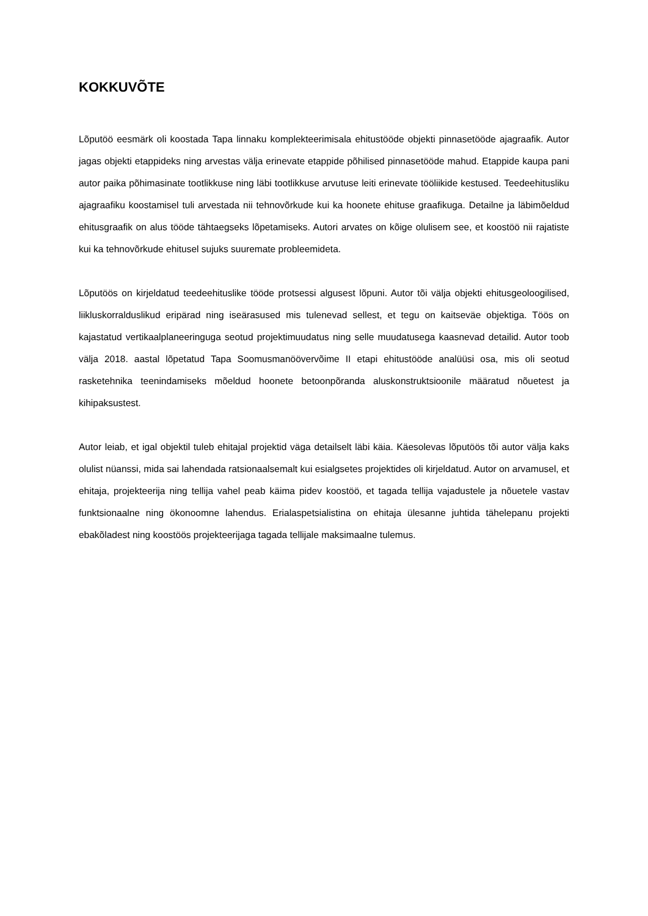KOKKUVÕTE
Lõputöö eesmärk oli koostada Tapa linnaku komplekteerimisala ehitustööde objekti pinnasetööde ajagraafik. Autor jagas objekti etappideks ning arvestas välja erinevate etappide põhilised pinnasetööde mahud. Etappide kaupa pani autor paika põhimasinate tootlikkuse ning läbi tootlikkuse arvutuse leiti erinevate tööliikide kestused. Teedeehitusliku ajagraafiku koostamisel tuli arvestada nii tehnovõrkude kui ka hoonete ehituse graafikuga. Detailne ja läbimõeldud ehitusgraafik on alus tööde tähtaegseks lõpetamiseks. Autori arvates on kõige olulisem see, et koostöö nii rajatiste kui ka tehnovõrkude ehitusel sujuks suuremate probleemideta.
Lõputöös on kirjeldatud teedeehituslike tööde protsessi algusest lõpuni. Autor tõi välja objekti ehitusgeoloogilised, liikluskorralduslikud eripärad ning iseärasused mis tulenevad sellest, et tegu on kaitseväe objektiga. Töös on kajastatud vertikaalplaneeringuga seotud projektimuudatus ning selle muudatusega kaasnevad detailid. Autor toob välja 2018. aastal lõpetatud Tapa Soomusmanöövervõime II etapi ehitustööde analüüsi osa, mis oli seotud rasketehnika teenindamiseks mõeldud hoonete betoonpõranda aluskonstruktsioonile määratud nõuetest ja kihipaksustest.
Autor leiab, et igal objektil tuleb ehitajal projektid väga detailselt läbi käia. Käesolevas lõputöös tõi autor välja kaks olulist nüanssi, mida sai lahendada ratsionaalsemalt kui esialgsetes projektides oli kirjeldatud. Autor on arvamusel, et ehitaja, projekteerija ning tellija vahel peab käima pidev koostöö, et tagada tellija vajadustele ja nõuetele vastav funktsionaalne ning ökonoomne lahendus. Erialaspetsialistina on ehitaja ülesanne juhtida tähelepanu projekti ebakõladest ning koostöös projekteerijaga tagada tellijale maksimaalne tulemus.